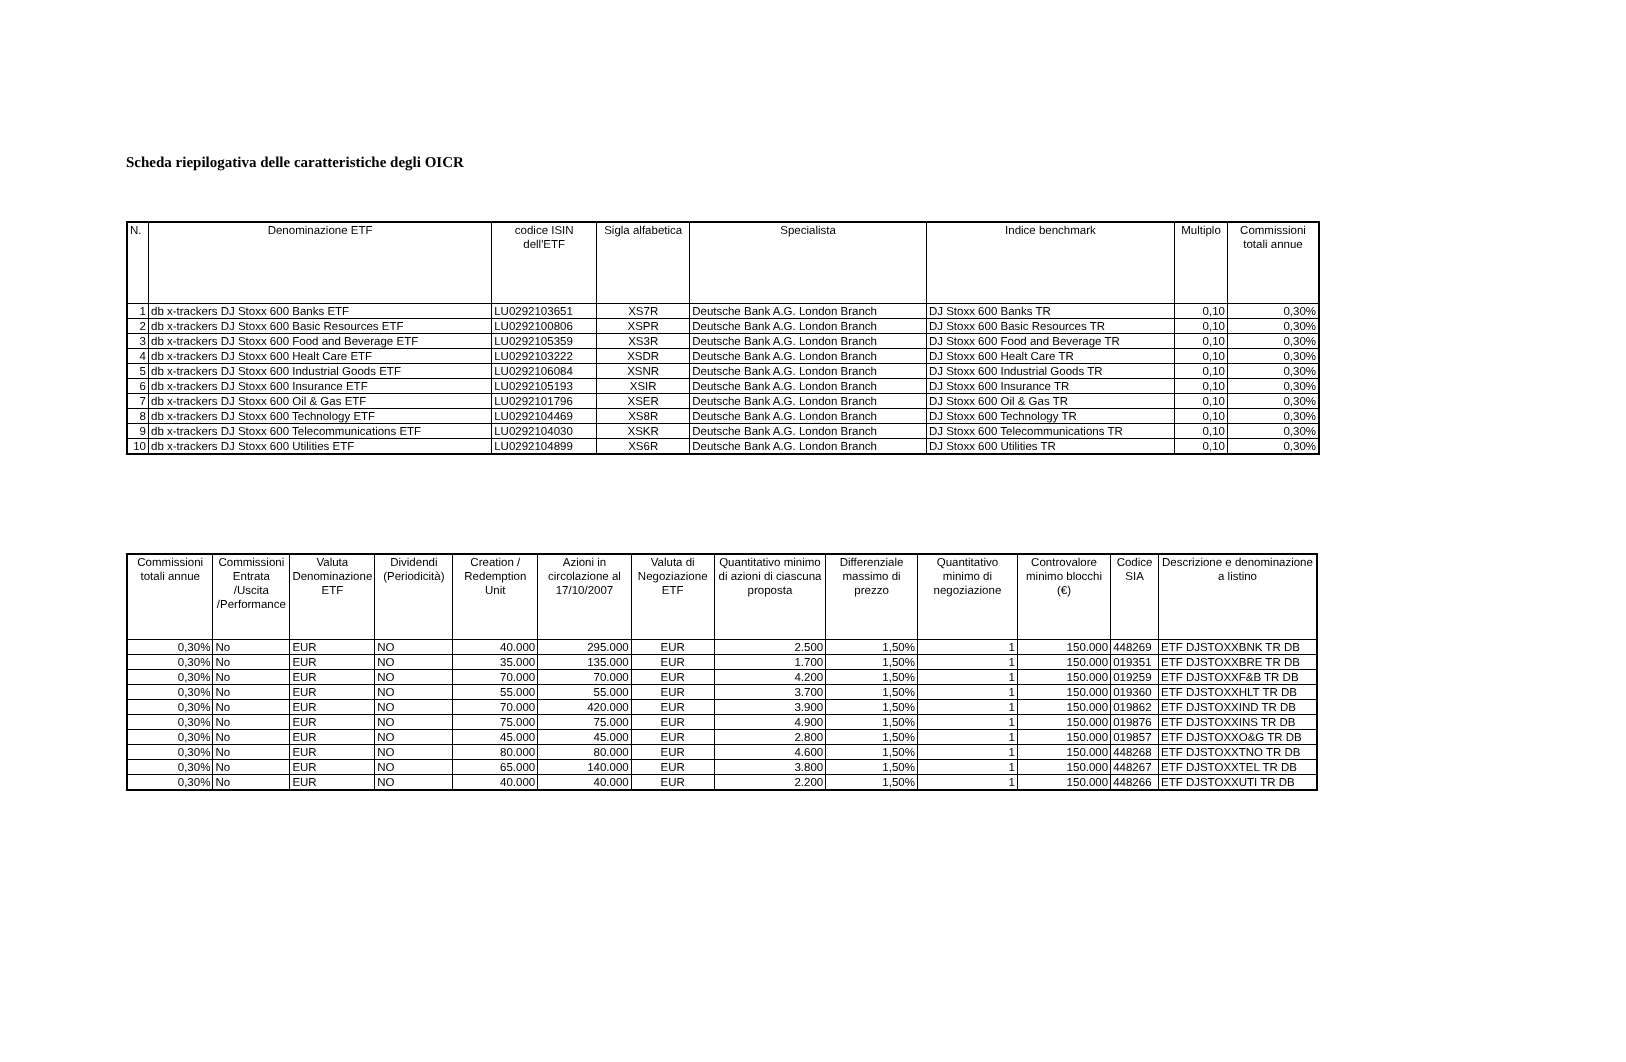Scheda riepilogativa delle caratteristiche degli OICR
| N. | Denominazione ETF | codice ISIN dell'ETF | Sigla alfabetica | Specialista | Indice benchmark | Multiplo | Commissioni totali annue |
| --- | --- | --- | --- | --- | --- | --- | --- |
| 1 | db x-trackers DJ Stoxx 600 Banks ETF | LU0292103651 | XS7R | Deutsche Bank A.G. London Branch | DJ Stoxx 600 Banks TR | 0,10 | 0,30% |
| 2 | db x-trackers DJ Stoxx 600 Basic Resources ETF | LU0292100806 | XSPR | Deutsche Bank A.G. London Branch | DJ Stoxx 600 Basic Resources TR | 0,10 | 0,30% |
| 3 | db x-trackers DJ Stoxx 600 Food and Beverage ETF | LU0292105359 | XS3R | Deutsche Bank A.G. London Branch | DJ Stoxx 600 Food and Beverage TR | 0,10 | 0,30% |
| 4 | db x-trackers DJ Stoxx 600 Healt Care ETF | LU0292103222 | XSDR | Deutsche Bank A.G. London Branch | DJ Stoxx 600 Healt Care TR | 0,10 | 0,30% |
| 5 | db x-trackers DJ Stoxx 600 Industrial Goods ETF | LU0292106084 | XSNR | Deutsche Bank A.G. London Branch | DJ Stoxx 600 Industrial Goods TR | 0,10 | 0,30% |
| 6 | db x-trackers DJ Stoxx 600 Insurance ETF | LU0292105193 | XSIR | Deutsche Bank A.G. London Branch | DJ Stoxx 600 Insurance TR | 0,10 | 0,30% |
| 7 | db x-trackers DJ Stoxx 600 Oil & Gas ETF | LU0292101796 | XSER | Deutsche Bank A.G. London Branch | DJ Stoxx 600 Oil & Gas TR | 0,10 | 0,30% |
| 8 | db x-trackers DJ Stoxx 600 Technology ETF | LU0292104469 | XS8R | Deutsche Bank A.G. London Branch | DJ Stoxx 600 Technology TR | 0,10 | 0,30% |
| 9 | db x-trackers DJ Stoxx 600 Telecommunications ETF | LU0292104030 | XSKR | Deutsche Bank A.G. London Branch | DJ Stoxx 600 Telecommunications TR | 0,10 | 0,30% |
| 10 | db x-trackers DJ Stoxx 600 Utilities ETF | LU0292104899 | XS6R | Deutsche Bank A.G. London Branch | DJ Stoxx 600 Utilities TR | 0,10 | 0,30% |
| Commissioni totali annue | Commissioni Entrata /Uscita /Performance | Valuta Denominazione ETF | Dividendi (Periodicità) | Creation / Redemption Unit | Azioni in circolazione al 17/10/2007 | Valuta di Negoziazione ETF | Quantitativo minimo di azioni di ciascuna proposta | Differenziale massimo di prezzo | Quantitativo minimo di negoziazione | Controvalore minimo blocchi (€) | Codice SIA | Descrizione e denominazione a listino |
| --- | --- | --- | --- | --- | --- | --- | --- | --- | --- | --- | --- | --- |
| 0,30% | No | EUR | NO | 40.000 | 295.000 | EUR | 2.500 | 1,50% | 1 | 150.000 | 448269 | ETF DJSTOXXBNK TR DB |
| 0,30% | No | EUR | NO | 35.000 | 135.000 | EUR | 1.700 | 1,50% | 1 | 150.000 | 019351 | ETF DJSTOXXBRE TR DB |
| 0,30% | No | EUR | NO | 70.000 | 70.000 | EUR | 4.200 | 1,50% | 1 | 150.000 | 019259 | ETF DJSTOXXF&B TR DB |
| 0,30% | No | EUR | NO | 55.000 | 55.000 | EUR | 3.700 | 1,50% | 1 | 150.000 | 019360 | ETF DJSTOXXHLT TR DB |
| 0,30% | No | EUR | NO | 70.000 | 420.000 | EUR | 3.900 | 1,50% | 1 | 150.000 | 019862 | ETF DJSTOXXIND TR DB |
| 0,30% | No | EUR | NO | 75.000 | 75.000 | EUR | 4.900 | 1,50% | 1 | 150.000 | 019876 | ETF DJSTOXXINS TR DB |
| 0,30% | No | EUR | NO | 45.000 | 45.000 | EUR | 2.800 | 1,50% | 1 | 150.000 | 019857 | ETF DJSTOXXO&G TR DB |
| 0,30% | No | EUR | NO | 80.000 | 80.000 | EUR | 4.600 | 1,50% | 1 | 150.000 | 448268 | ETF DJSTOXXTNO TR DB |
| 0,30% | No | EUR | NO | 65.000 | 140.000 | EUR | 3.800 | 1,50% | 1 | 150.000 | 448267 | ETF DJSTOXXTEL TR DB |
| 0,30% | No | EUR | NO | 40.000 | 40.000 | EUR | 2.200 | 1,50% | 1 | 150.000 | 448266 | ETF DJSTOXXUTI TR DB |